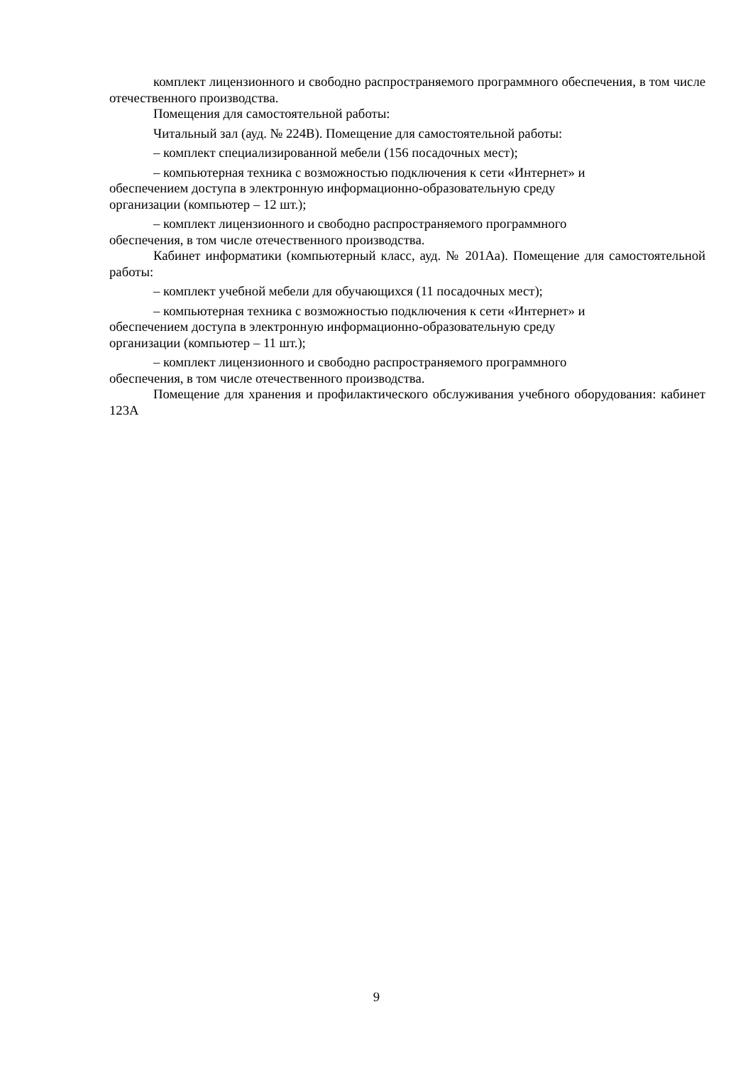комплект лицензионного и свободно распространяемого программного обеспечения, в том числе отечественного производства.
Помещения для самостоятельной работы:
Читальный зал (ауд. № 224В). Помещение для самостоятельной работы:
– комплект специализированной мебели (156 посадочных мест);
– компьютерная техника с возможностью подключения к сети «Интернет» и
обеспечением доступа в электронную информационно-образовательную среду
организации (компьютер – 12 шт.);
– комплект лицензионного и свободно распространяемого программного
обеспечения, в том числе отечественного производства.
Кабинет информатики (компьютерный класс, ауд. № 201Аа). Помещение для самостоятельной работы:
– комплект учебной мебели для обучающихся (11 посадочных мест);
– компьютерная техника с возможностью подключения к сети «Интернет» и
обеспечением доступа в электронную информационно-образовательную среду
организации (компьютер – 11 шт.);
– комплект лицензионного и свободно распространяемого программного
обеспечения, в том числе отечественного производства.
Помещение для хранения и профилактического обслуживания учебного оборудования: кабинет 123А
9